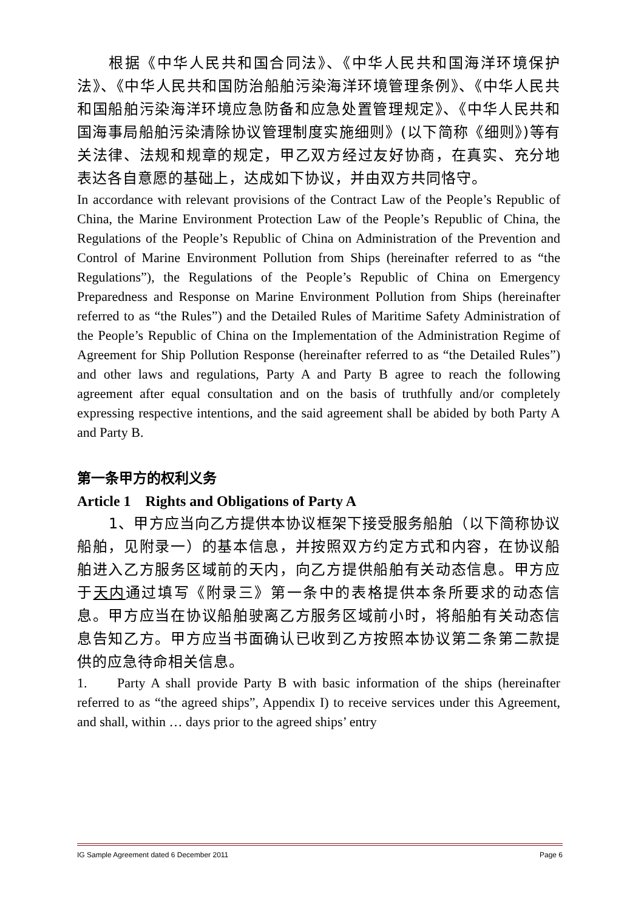根据《中华人民共和国合同法》、《中华人民共和国海洋环境保护法》、《中华人民共和国防治船舶污染海洋环境管理条例》、《中华人民共和国船舶污染海洋环境应急防备和应急处置管理规定》、《中华人民共和国海事局船舶污染清除协议管理制度实施细则》(以下简称《细则》)等有关法律、法规和规章的规定，甲乙双方经过友好协商，在真实、充分地表达各自意愿的基础上，达成如下协议，并由双方共同恪守。
In accordance with relevant provisions of the Contract Law of the People’s Republic of China, the Marine Environment Protection Law of the People’s Republic of China, the Regulations of the People’s Republic of China on Administration of the Prevention and Control of Marine Environment Pollution from Ships (hereinafter referred to as “the Regulations”), the Regulations of the People’s Republic of China on Emergency Preparedness and Response on Marine Environment Pollution from Ships (hereinafter referred to as “the Rules”) and the Detailed Rules of Maritime Safety Administration of the People’s Republic of China on the Implementation of the Administration Regime of Agreement for Ship Pollution Response (hereinafter referred to as “the Detailed Rules”) and other laws and regulations, Party A and Party B agree to reach the following agreement after equal consultation and on the basis of truthfully and/or completely expressing respective intentions, and the said agreement shall be abided by both Party A and Party B.
第一条甲方的权利义务
Article 1 Rights and Obligations of Party A
1、甲方应当向乙方提供本协议框架下接受服务船舶（以下简称协议船舶，见附录一）的基本信息，并按照双方约定方式和内容，在协议船舶进入乙方服务区域前的天内，向乙方提供船舶有关动态信息。甲方应于天内通过填写《附录三》第一条中的表格提供本条所要求的动态信息。甲方应当在协议船舶驶离乙方服务区域前小时，将船舶有关动态信息告知乙方。甲方应当书面确认已收到乙方按照本协议第二条第二款提供的应急待命相关信息。
1. Party A shall provide Party B with basic information of the ships (hereinafter referred to as “the agreed ships”, Appendix I) to receive services under this Agreement, and shall, within … days prior to the agreed ships’ entry
IG Sample Agreement dated 6 December 2011 Page 6